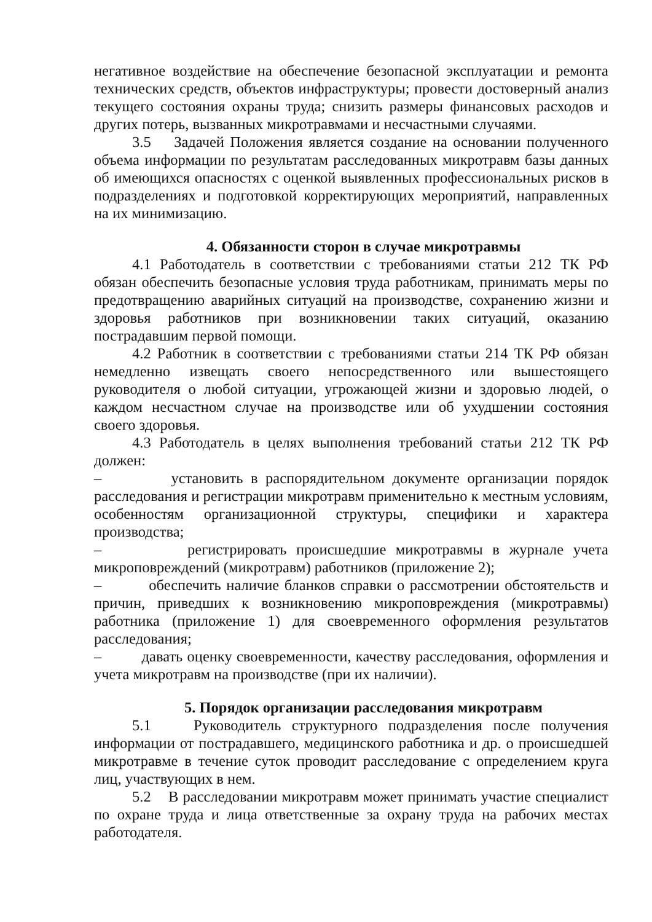негативное воздействие на обеспечение безопасной эксплуатации и ремонта технических средств, объектов инфраструктуры; провести достоверный анализ текущего состояния охраны труда; снизить размеры финансовых расходов и других потерь, вызванных микротравмами и несчастными случаями.
3.5 Задачей Положения является создание на основании полученного объема информации по результатам расследованных микротравм базы данных об имеющихся опасностях с оценкой выявленных профессиональных рисков в подразделениях и подготовкой корректирующих мероприятий, направленных на их минимизацию.
4. Обязанности сторон в случае микротравмы
4.1 Работодатель в соответствии с требованиями статьи 212 ТК РФ обязан обеспечить безопасные условия труда работникам, принимать меры по предотвращению аварийных ситуаций на производстве, сохранению жизни и здоровья работников при возникновении таких ситуаций, оказанию пострадавшим первой помощи.
4.2 Работник в соответствии с требованиями статьи 214 ТК РФ обязан немедленно извещать своего непосредственного или вышестоящего руководителя о любой ситуации, угрожающей жизни и здоровью людей, о каждом несчастном случае на производстве или об ухудшении состояния своего здоровья.
4.3 Работодатель в целях выполнения требований статьи 212 ТК РФ должен:
– установить в распорядительном документе организации порядок расследования и регистрации микротравм применительно к местным условиям, особенностям организационной структуры, специфики и характера производства;
– регистрировать происшедшие микротравмы в журнале учета микроповреждений (микротравм) работников (приложение 2);
– обеспечить наличие бланков справки о рассмотрении обстоятельств и причин, приведших к возникновению микроповреждения (микротравмы) работника (приложение 1) для своевременного оформления результатов расследования;
– давать оценку своевременности, качеству расследования, оформления и учета микротравм на производстве (при их наличии).
5. Порядок организации расследования микротравм
5.1 Руководитель структурного подразделения после получения информации от пострадавшего, медицинского работника и др. о происшедшей микротравме в течение суток проводит расследование с определением круга лиц, участвующих в нем.
5.2 В расследовании микротравм может принимать участие специалист по охране труда и лица ответственные за охрану труда на рабочих местах работодателя.